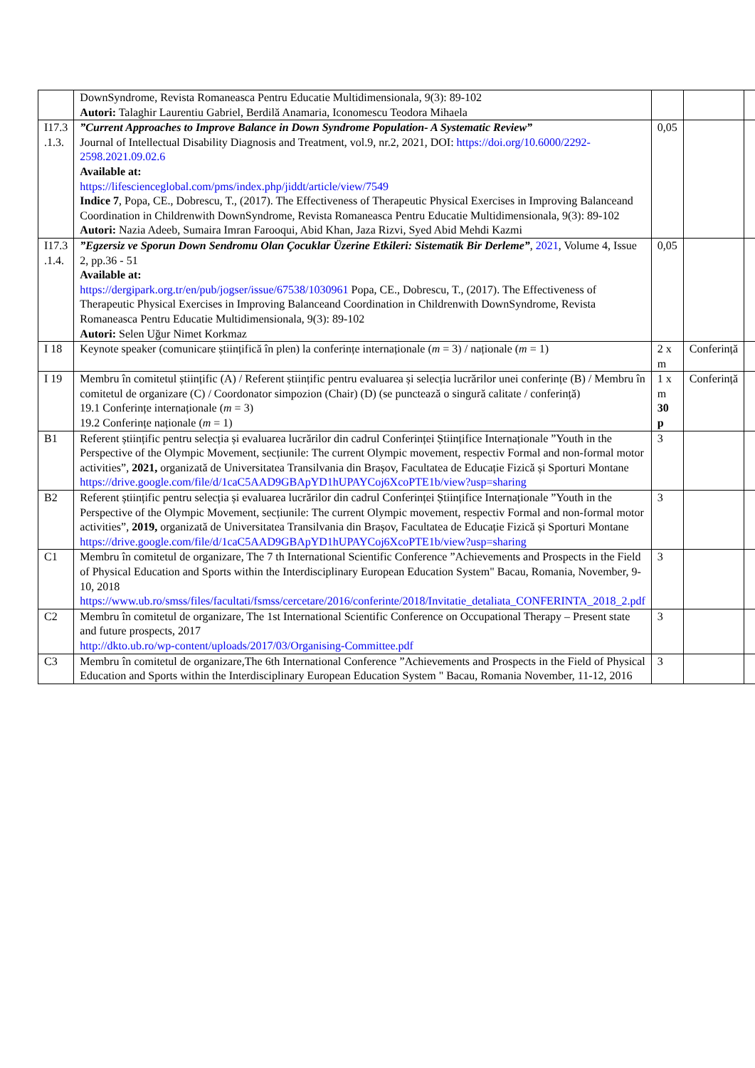| | DownSyndrome, Revista Romaneasca Pentru Educatie Multidimensionala, 9(3): 89-102 Autori: Talaghir Laurentiu Gabriel, Berdilă Anamaria, Iconomescu Teodora Mihaela | | | |
| I17.3 .1.3. | ”Current Approaches to Improve Balance in Down Syndrome Population- A Systematic Review” Journal of Intellectual Disability Diagnosis and Treatment, vol.9, nr.2, 2021, DOI: https://doi.org/10.6000/2292-2598.2021.09.02.6 Available at: https://lifescienceglobal.com/pms/index.php/jiddt/article/view/7549 Indice 7 , Popa, CE., Dobrescu, T., (2017). The Effectiveness of Therapeutic Physical Exercises in Improving Balanceand Coordination in Childrenwith DownSyndrome, Revista Romaneasca Pentru Educatie Multidimensionala, 9(3): 89-102 Autori: Nazia Adeeb, Sumaira Imran Farooqui, Abid Khan, Jaza Rizvi, Syed Abid Mehdi Kazmi | 0,05 | | |
| I17.3 .1.4. | ”Egzersiz ve Sporun Down Sendromu Olan Çocuklar Üzerine Etkileri: Sistematik Bir Derleme” , 2021 , Volume 4, Issue 2, pp.36 - 51 Available at: https://dergipark.org.tr/en/pub/jogser/issue/67538/1030961 Popa, CE., Dobrescu, T., (2017). The Effectiveness of Therapeutic Physical Exercises in Improving Balanceand Coordination in Childrenwith DownSyndrome, Revista Romaneasca Pentru Educatie Multidimensionala, 9(3): 89-102 Autori: Selen Uğur Nimet Korkmaz | 0,05 | | |
| I 18 | Keynote speaker (comunicare științifică în plen) la conferințe internaționale ( m = 3) / naționale ( m = 1) | 2 x m | Conferință | |
| I 19 | Membru în comitetul științific (A) / Referent științific pentru evaluarea și selecția lucrărilor unei conferințe (B) / Membru în comitetul de organizare (C) / Coordonator simpozion (Chair) (D) (se punctează o singură calitate / conferință) 19.1 Conferințe internaționale ( m = 3) 19.2 Conferințe naționale ( m = 1) | 1 x m 30 p | Conferință | |
| B1 | Referent științific pentru selecția și evaluarea lucrărilor din cadrul Conferinței Științifice Internaționale ”Youth in the Perspective of the Olympic Movement, secțiunile: The current Olympic movement, respectiv Formal and non-formal motor activities”, 2021, organizată de Universitatea Transilvania din Brașov, Facultatea de Educație Fizică și Sporturi Montane https://drive.google.com/file/d/1caC5AAD9GBApYD1hUPAYCoj6XcoPTE1b/view?usp=sharing | 3 | | |
| B2 | Referent științific pentru selecția și evaluarea lucrărilor din cadrul Conferinței Științifice Internaționale ”Youth in the Perspective of the Olympic Movement, secțiunile: The current Olympic movement, respectiv Formal and non-formal motor activities”, 2019, organizată de Universitatea Transilvania din Brașov, Facultatea de Educație Fizică și Sporturi Montane https://drive.google.com/file/d/1caC5AAD9GBApYD1hUPAYCoj6XcoPTE1b/view?usp=sharing | 3 | | |
| C1 | Membru în comitetul de organizare, The 7 th International Scientific Conference ”Achievements and Prospects in the Field of Physical Education and Sports within the Interdisciplinary European Education System" Bacau, Romania, November, 9-10, 2018 https://www.ub.ro/smss/files/facultati/fsmss/cercetare/2016/conferinte/2018/Invitatie_detaliata_CONFERINTA_2018_2.pdf | 3 | | |
| C2 | Membru în comitetul de organizare, The 1st International Scientific Conference on Occupational Therapy – Present state and future prospects, 2017 http://dkto.ub.ro/wp-content/uploads/2017/03/Organising-Committee.pdf | 3 | | |
| C3 | Membru în comitetul de organizare,The 6th International Conference ”Achievements and Prospects in the Field of Physical Education and Sports within the Interdisciplinary European Education System " Bacau, Romania November, 11-12, 2016 | 3 | | |